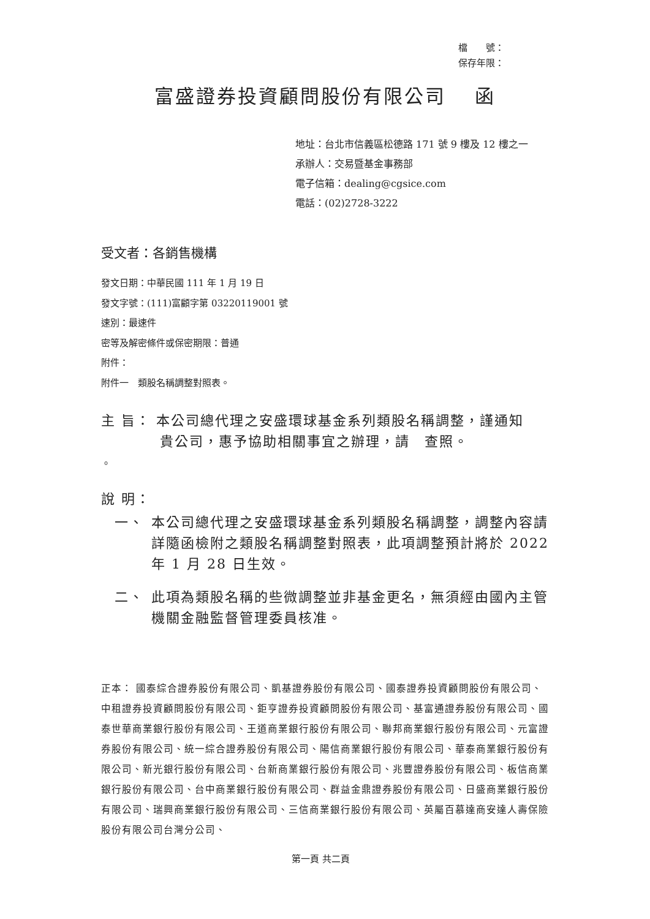檔　　號：
保存年限：
富盛證券投資顧問股份有限公司　 函
地址：台北市信義區松德路 171 號 9 樓及 12 樓之一
承辦人：交易暨基金事務部
電子信箱：dealing@cgsice.com
電話：(02)2728-3222
受文者：各銷售機構
發文日期：中華民國 111 年 1 月 19 日
發文字號：(111)富顧字第 03220119001 號
速別：最速件
密等及解密條件或保密期限：普通
附件：
附件一　類股名稱調整對照表。
主 旨： 本公司總代理之安盛環球基金系列類股名稱調整，謹通知
　　　　貴公司，惠予協助相關事宜之辦理，請　查照。
。
說 明：
一、 本公司總代理之安盛環球基金系列類股名稱調整，調整內容請詳隨函檢附之類股名稱調整對照表，此項調整預計將於 2022 年 1 月 28 日生效。
二、 此項為類股名稱的些微調整並非基金更名，無須經由國內主管機關金融監督管理委員核准。
正本： 國泰綜合證券股份有限公司、凱基證券股份有限公司、國泰證券投資顧問股份有限公司、中租證券投資顧問股份有限公司、鉅亨證券投資顧問股份有限公司、基富通證券股份有限公司、國泰世華商業銀行股份有限公司、王道商業銀行股份有限公司、聯邦商業銀行股份有限公司、元富證券股份有限公司、統一綜合證券股份有限公司、陽信商業銀行股份有限公司、華泰商業銀行股份有限公司、新光銀行股份有限公司、台新商業銀行股份有限公司、兆豐證券股份有限公司、板信商業銀行股份有限公司、台中商業銀行股份有限公司、群益金鼎證券股份有限公司、日盛商業銀行股份有限公司、瑞興商業銀行股份有限公司、三信商業銀行股份有限公司、英屬百慕達商安達人壽保險股份有限公司台灣分公司、
第一頁 共二頁